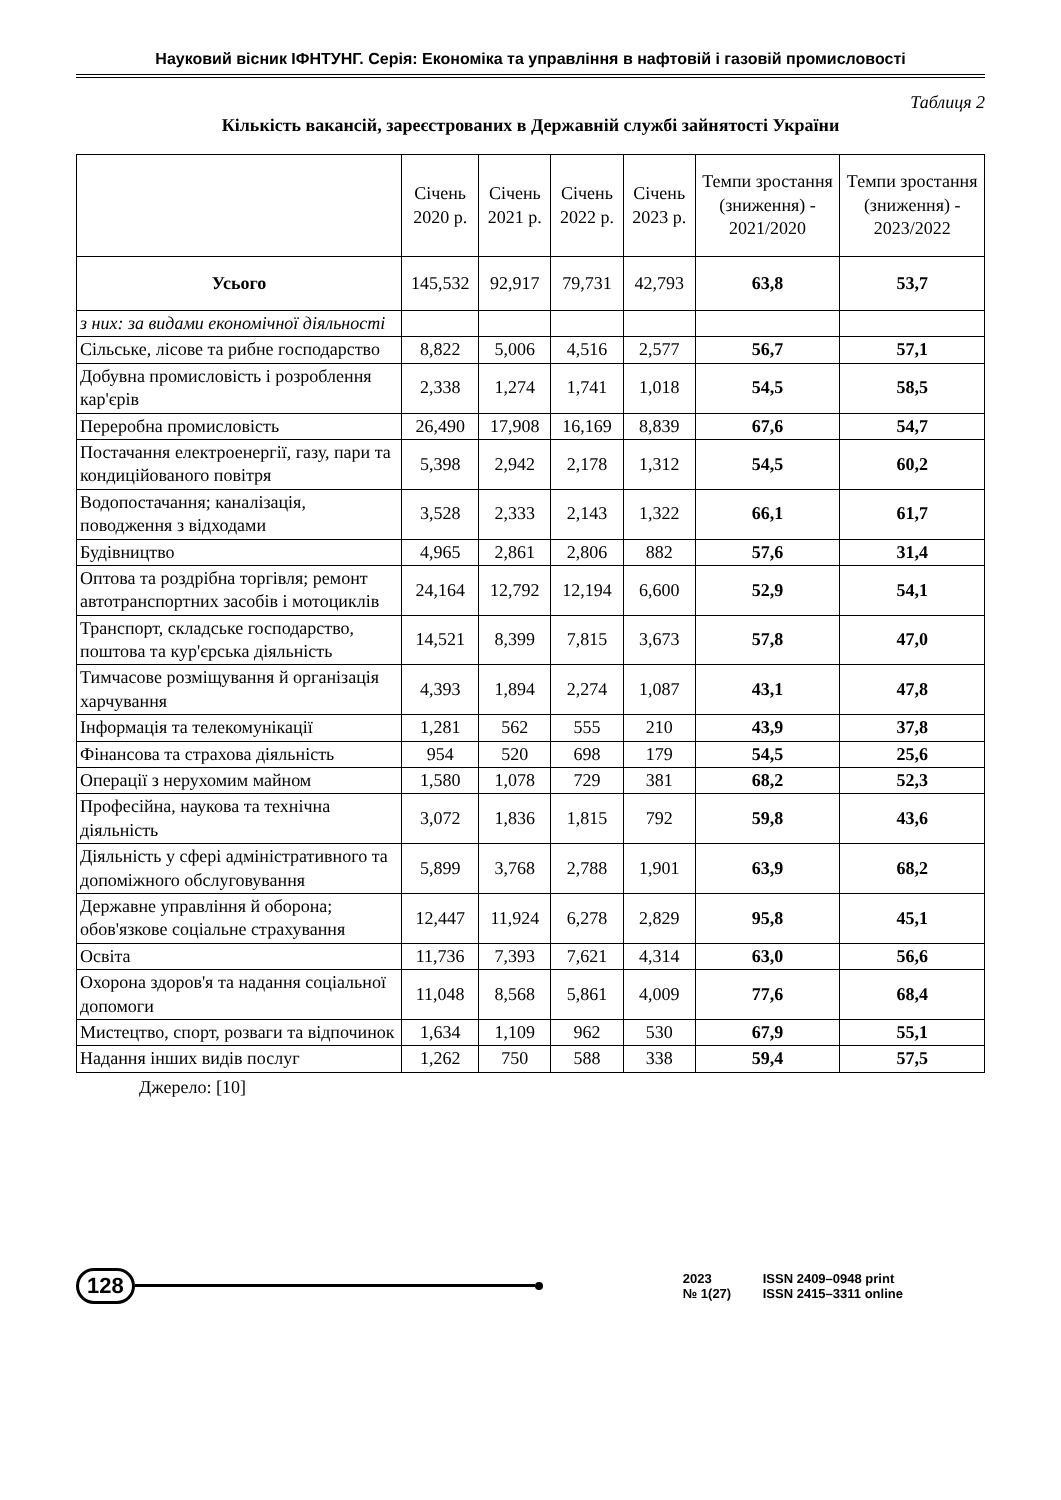Науковий вісник ІФНТУНГ. Серія: Економіка та управління в нафтовій і газовій промисловості
Таблиця 2
Кількість вакансій, зареєстрованих в Державній службі зайнятості України
| | Січень 2020 р. | Січень 2021 р. | Січень 2022 р. | Січень 2023 р. | Темпи зростання (зниження) - 2021/2020 | Темпи зростання (зниження) - 2023/2022 |
| --- | --- | --- | --- | --- | --- | --- |
| Усього | 145,532 | 92,917 | 79,731 | 42,793 | 63,8 | 53,7 |
| з них: за видами економічної діяльності | | | | | | |
| Сільське, лісове та рибне господарство | 8,822 | 5,006 | 4,516 | 2,577 | 56,7 | 57,1 |
| Добувна промисловість і розроблення кар'єрів | 2,338 | 1,274 | 1,741 | 1,018 | 54,5 | 58,5 |
| Переробна промисловість | 26,490 | 17,908 | 16,169 | 8,839 | 67,6 | 54,7 |
| Постачання електроенергії, газу, пари та кондиційованого повітря | 5,398 | 2,942 | 2,178 | 1,312 | 54,5 | 60,2 |
| Водопостачання; каналізація, поводження з відходами | 3,528 | 2,333 | 2,143 | 1,322 | 66,1 | 61,7 |
| Будівництво | 4,965 | 2,861 | 2,806 | 882 | 57,6 | 31,4 |
| Оптова та роздрібна торгівля; ремонт автотранспортних засобів і мотоциклів | 24,164 | 12,792 | 12,194 | 6,600 | 52,9 | 54,1 |
| Транспорт, складське господарство, поштова та кур'єрська діяльність | 14,521 | 8,399 | 7,815 | 3,673 | 57,8 | 47,0 |
| Тимчасове розміщування й організація харчування | 4,393 | 1,894 | 2,274 | 1,087 | 43,1 | 47,8 |
| Інформація та телекомунікації | 1,281 | 562 | 555 | 210 | 43,9 | 37,8 |
| Фінансова та страхова діяльність | 954 | 520 | 698 | 179 | 54,5 | 25,6 |
| Операції з нерухомим майном | 1,580 | 1,078 | 729 | 381 | 68,2 | 52,3 |
| Професійна, наукова та технічна діяльність | 3,072 | 1,836 | 1,815 | 792 | 59,8 | 43,6 |
| Діяльність у сфері адміністративного та допоміжного обслуговування | 5,899 | 3,768 | 2,788 | 1,901 | 63,9 | 68,2 |
| Державне управління й оборона; обов'язкове соціальне страхування | 12,447 | 11,924 | 6,278 | 2,829 | 95,8 | 45,1 |
| Освіта | 11,736 | 7,393 | 7,621 | 4,314 | 63,0 | 56,6 |
| Охорона здоров'я та надання соціальної допомоги | 11,048 | 8,568 | 5,861 | 4,009 | 77,6 | 68,4 |
| Мистецтво, спорт, розваги та відпочинок | 1,634 | 1,109 | 962 | 530 | 67,9 | 55,1 |
| Надання інших видів послуг | 1,262 | 750 | 588 | 338 | 59,4 | 57,5 |
Джерело: [10]
128
2023 ISSN 2409–0948 print № 1(27) ISSN 2415–3311 online